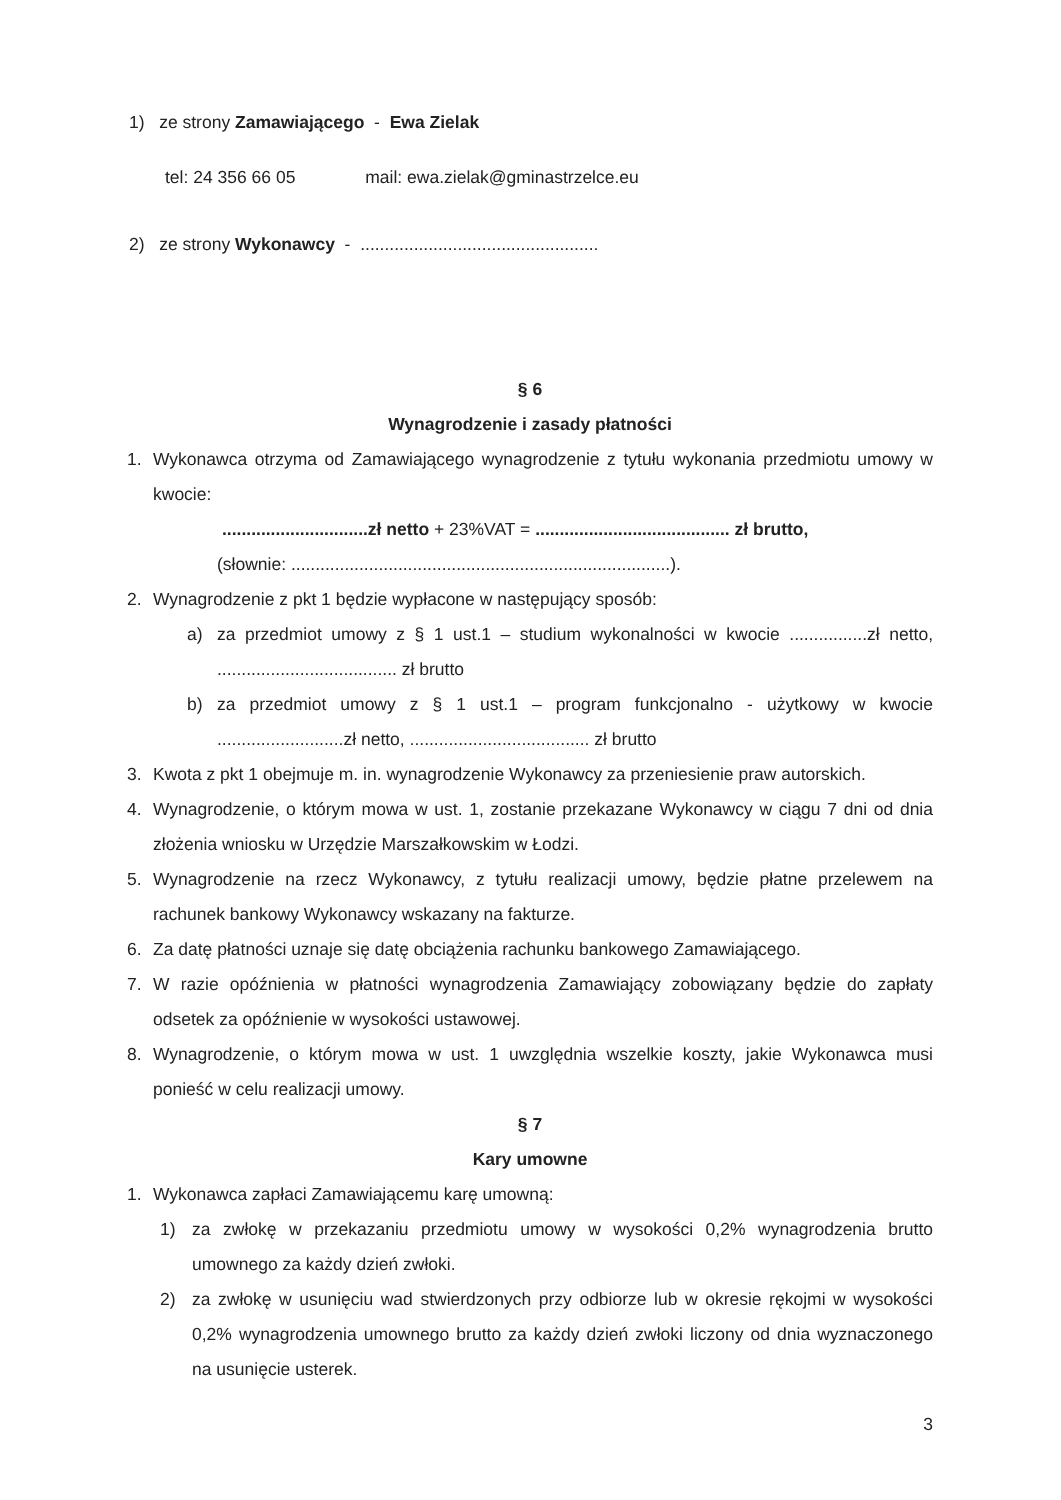1) ze strony Zamawiającego - Ewa Zielak
tel: 24 356 66 05 mail: ewa.zielak@gminastrzelce.eu
2) ze strony Wykonawcy - .................................................
§ 6
Wynagrodzenie i zasady płatności
1. Wykonawca otrzyma od Zamawiającego wynagrodzenie z tytułu wykonania przedmiotu umowy w kwocie:
..............................zł netto + 23%VAT = ........................................ zł brutto,
(słownie: ..............................................................................).
2. Wynagrodzenie z pkt 1 będzie wypłacone w następujący sposób:
a) za przedmiot umowy z § 1 ust.1 – studium wykonalności w kwocie ................zł netto, ..................................... zł brutto
b) za przedmiot umowy z § 1 ust.1 – program funkcjonalno - użytkowy w kwocie ..........................zł netto, ..................................... zł brutto
3. Kwota z pkt 1 obejmuje m. in. wynagrodzenie Wykonawcy za przeniesienie praw autorskich.
4. Wynagrodzenie, o którym mowa w ust. 1, zostanie przekazane Wykonawcy w ciągu 7 dni od dnia złożenia wniosku w Urzędzie Marszałkowskim w Łodzi.
5. Wynagrodzenie na rzecz Wykonawcy, z tytułu realizacji umowy, będzie płatne przelewem na rachunek bankowy Wykonawcy wskazany na fakturze.
6. Za datę płatności uznaje się datę obciążenia rachunku bankowego Zamawiającego.
7. W razie opóźnienia w płatności wynagrodzenia Zamawiający zobowiązany będzie do zapłaty odsetek za opóźnienie w wysokości ustawowej.
8. Wynagrodzenie, o którym mowa w ust. 1 uwzględnia wszelkie koszty, jakie Wykonawca musi ponieść w celu realizacji umowy.
§ 7
Kary umowne
1. Wykonawca zapłaci Zamawiającemu karę umowną:
1) za zwłokę w przekazaniu przedmiotu umowy w wysokości 0,2% wynagrodzenia brutto umownego za każdy dzień zwłoki.
2) za zwłokę w usunięciu wad stwierdzonych przy odbiorze lub w okresie rękojmi w wysokości 0,2% wynagrodzenia umownego brutto za każdy dzień zwłoki liczony od dnia wyznaczonego na usunięcie usterek.
3